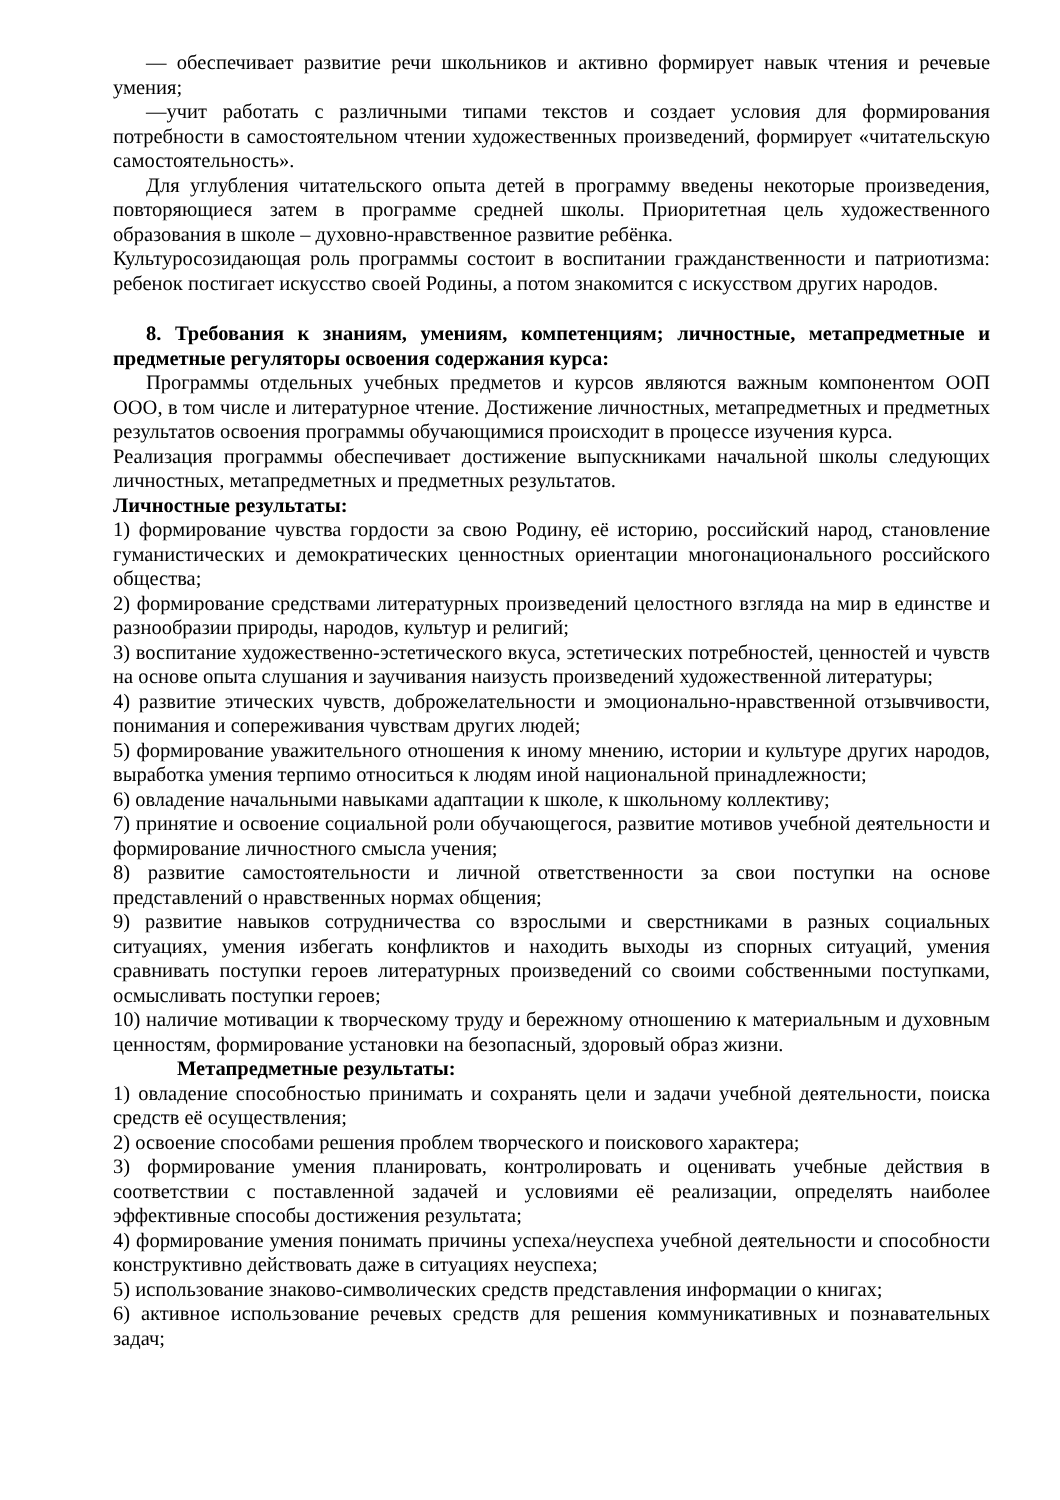— обеспечивает развитие речи школьников и активно формирует навык чтения и речевые умения;
—учит работать с различными типами текстов и создает условия для формирования потребности в самостоятельном чтении художественных произведений, формирует «читательскую самостоятельность».
Для углубления читательского опыта детей в программу введены некоторые произведения, повторяющиеся затем в программе средней школы. Приоритетная цель художественного образования в школе – духовно-нравственное развитие ребёнка.
Культуросозидающая роль программы состоит в воспитании гражданственности и патриотизма: ребенок постигает искусство своей Родины, а потом знакомится с искусством других народов.
8. Требования к знаниям, умениям, компетенциям; личностные, метапредметные и предметные регуляторы освоения содержания курса:
Программы отдельных учебных предметов и курсов являются важным компонентом ООП ООО, в том числе и литературное чтение. Достижение личностных, метапредметных и предметных результатов освоения программы обучающимися происходит в процессе изучения курса.
Реализация программы обеспечивает достижение выпускниками начальной школы следующих личностных, метапредметных и предметных результатов.
Личностные результаты:
1) формирование чувства гордости за свою Родину, её историю, российский народ, становление гуманистических и демократических ценностных ориентации многонационального российского общества;
2) формирование средствами литературных произведений целостного взгляда на мир в единстве и разнообразии природы, народов, культур и религий;
3) воспитание художественно-эстетического вкуса, эстетических потребностей, ценностей и чувств на основе опыта слушания и заучивания наизусть произведений художественной литературы;
4) развитие этических чувств, доброжелательности и эмоционально-нравственной отзывчивости, понимания и сопереживания чувствам других людей;
5) формирование уважительного отношения к иному мнению, истории и культуре других народов, выработка умения терпимо относиться к людям иной национальной принадлежности;
6) овладение начальными навыками адаптации к школе, к школьному коллективу;
7) принятие и освоение социальной роли обучающегося, развитие мотивов учебной деятельности и формирование личностного смысла учения;
8) развитие самостоятельности и личной ответственности за свои поступки на основе представлений о нравственных нормах общения;
9) развитие навыков сотрудничества со взрослыми и сверстниками в разных социальных ситуациях, умения избегать конфликтов и находить выходы из спорных ситуаций, умения сравнивать поступки героев литературных произведений со своими собственными поступками, осмысливать поступки героев;
10) наличие мотивации к творческому труду и бережному отношению к материальным и духовным ценностям, формирование установки на безопасный, здоровый образ жизни.
Метапредметные результаты:
1) овладение способностью принимать и сохранять цели и задачи учебной деятельности, поиска средств её осуществления;
2) освоение способами решения проблем творческого и поискового характера;
3) формирование умения планировать, контролировать и оценивать учебные действия в соответствии с поставленной задачей и условиями её реализации, определять наиболее эффективные способы достижения результата;
4) формирование умения понимать причины успеха/неуспеха учебной деятельности и способности конструктивно действовать даже в ситуациях неуспеха;
5) использование знаково-символических средств представления информации о книгах;
6) активное использование речевых средств для решения коммуникативных и познавательных задач;